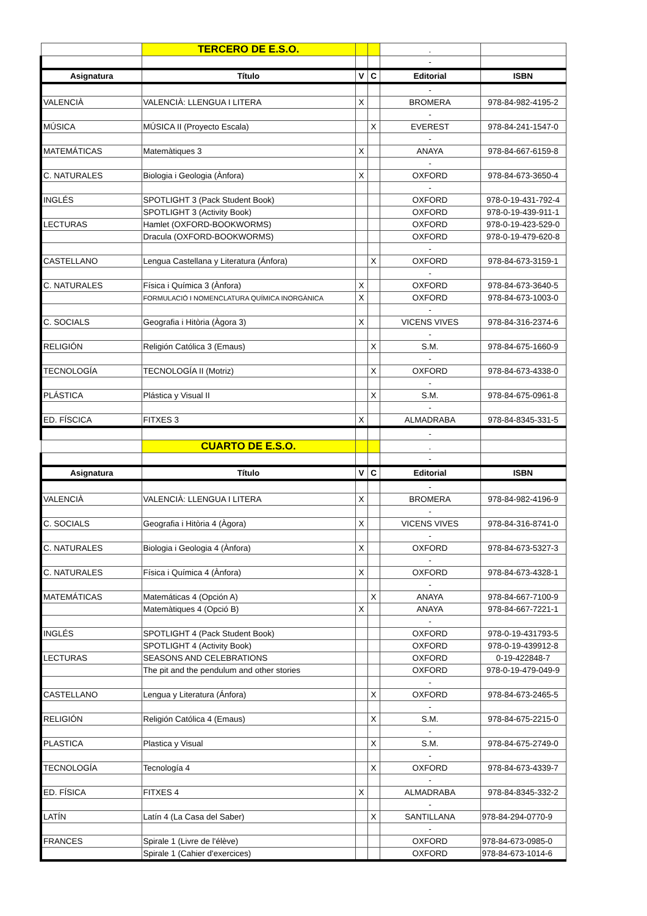| | TERCERO DE E.S.O. | | | . | |
| | | | | - | |
| Asignatura | Título | V | C | Editorial | ISBN |
| | | | | - | |
| VALENCIÀ | VALENCIÀ: LLENGUA I LITERA | X | | BROMERA | 978-84-982-4195-2 |
| | | | | - | |
| MÚSICA | MÚSICA II (Proyecto Escala) | | X | EVEREST | 978-84-241-1547-0 |
| | | | | - | |
| MATEMÁTICAS | Matemàtiques 3 | X | | ANAYA | 978-84-667-6159-8 |
| | | | | - | |
| C. NATURALES | Biologia i Geologia (Ànfora) | X | | OXFORD | 978-84-673-3650-4 |
| | | | | - | |
| INGLÉS | SPOTLIGHT 3 (Pack Student Book) | | | OXFORD | 978-0-19-431-792-4 |
| | SPOTLIGHT 3 (Activity Book) | | | OXFORD | 978-0-19-439-911-1 |
| LECTURAS | Hamlet (OXFORD-BOOKWORMS) | | | OXFORD | 978-0-19-423-529-0 |
| | Dracula (OXFORD-BOOKWORMS) | | | OXFORD | 978-0-19-479-620-8 |
| | | | | - | |
| CASTELLANO | Lengua Castellana y Literatura (Ánfora) | | X | OXFORD | 978-84-673-3159-1 |
| | | | | - | |
| C. NATURALES | Física i Química 3 (Ànfora) | X | | OXFORD | 978-84-673-3640-5 |
| | FORMULACIÓ I NOMENCLATURA QUÍMICA INORGÀNICA | X | | OXFORD | 978-84-673-1003-0 |
| | | | | - | |
| C. SOCIALS | Geografia i Hitòria (Àgora 3) | X | | VICENS VIVES | 978-84-316-2374-6 |
| | | | | - | |
| RELIGIÓN | Religión Católica 3 (Emaus) | | X | S.M. | 978-84-675-1660-9 |
| | | | | - | |
| TECNOLOGÍA | TECNOLOGÍA II (Motriz) | | X | OXFORD | 978-84-673-4338-0 |
| | | | | - | |
| PLÁSTICA | Plástica y Visual II | | X | S.M. | 978-84-675-0961-8 |
| | | | | - | |
| ED. FÍSCICA | FITXES 3 | X | | ALMADRABA | 978-84-8345-331-5 |
| | | | | - | |
| | CUARTO DE E.S.O. | | | . | |
| | | | | - | |
| Asignatura | Título | V | C | Editorial | ISBN |
| | | | | - | |
| VALENCIÀ | VALENCIÀ: LLENGUA I LITERA | X | | BROMERA | 978-84-982-4196-9 |
| | | | | - | |
| C. SOCIALS | Geografia i Hitòria 4 (Àgora) | X | | VICENS VIVES | 978-84-316-8741-0 |
| | | | | - | |
| C. NATURALES | Biologia i Geologia 4 (Ànfora) | X | | OXFORD | 978-84-673-5327-3 |
| | | | | - | |
| C. NATURALES | Física i Química 4 (Ànfora) | X | | OXFORD | 978-84-673-4328-1 |
| | | | | - | |
| MATEMÁTICAS | Matemáticas 4 (Opción A) | | X | ANAYA | 978-84-667-7100-9 |
| | Matemàtiques 4 (Opció B) | X | | ANAYA | 978-84-667-7221-1 |
| | | | | - | |
| INGLÉS | SPOTLIGHT 4 (Pack Student Book) | | | OXFORD | 978-0-19-431793-5 |
| | SPOTLIGHT 4 (Activity Book) | | | OXFORD | 978-0-19-439912-8 |
| LECTURAS | SEASONS AND CELEBRATIONS | | | OXFORD | 0-19-422848-7 |
| | The pit and the pendulum and other stories | | | OXFORD | 978-0-19-479-049-9 |
| | | | | - | |
| CASTELLANO | Lengua y Literatura (Ánfora) | | X | OXFORD | 978-84-673-2465-5 |
| | | | | - | |
| RELIGIÓN | Religión Católica 4 (Emaus) | | X | S.M. | 978-84-675-2215-0 |
| | | | | - | |
| PLASTICA | Plastica y Visual | | X | S.M. | 978-84-675-2749-0 |
| | | | | - | |
| TECNOLOGÍA | Tecnología 4 | | X | OXFORD | 978-84-673-4339-7 |
| | | | | - | |
| ED. FÍSICA | FITXES 4 | X | | ALMADRABA | 978-84-8345-332-2 |
| | | | | - | |
| LATÍN | Latín 4 (La Casa del Saber) | | X | SANTILLANA | 978-84-294-0770-9 |
| | | | | - | |
| FRANCES | Spirale 1 (Livre de l'élève) | | | OXFORD | 978-84-673-0985-0 |
| | Spirale 1 (Cahier d'exercices) | | | OXFORD | 978-84-673-1014-6 |